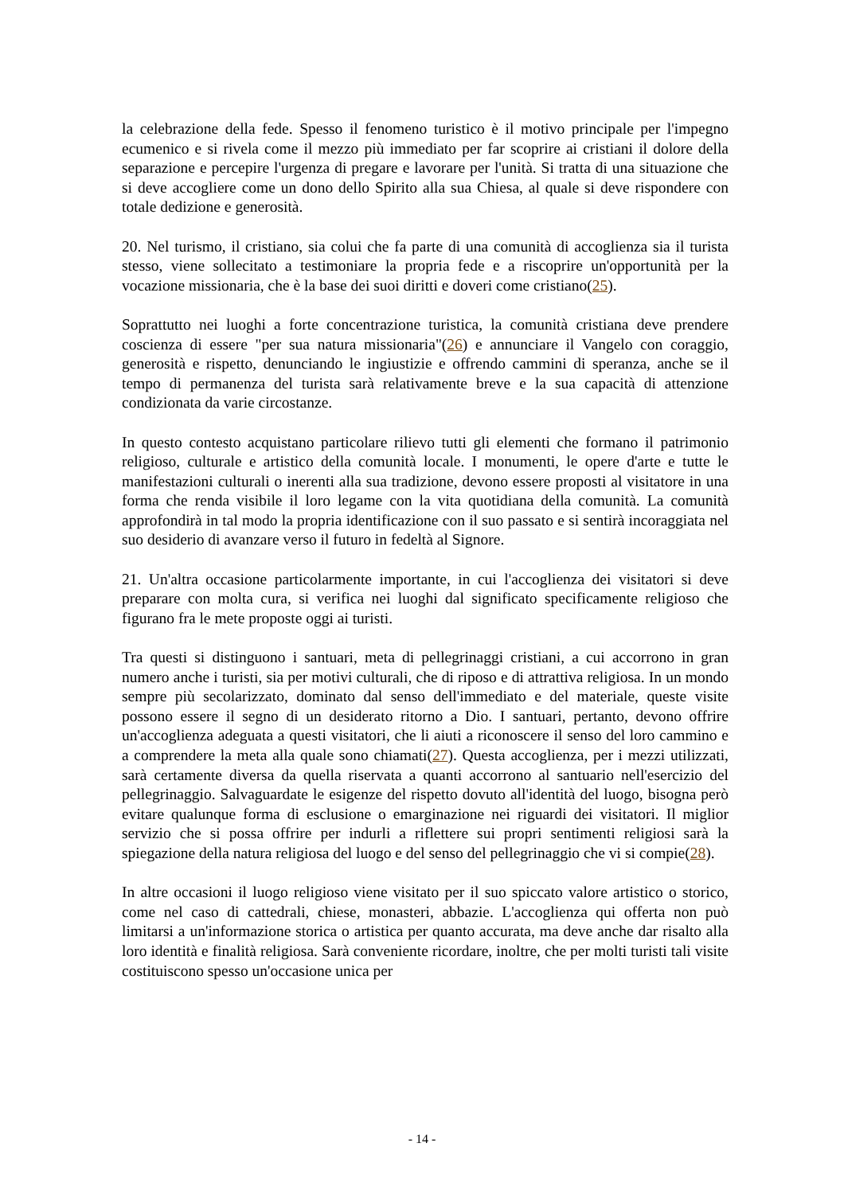la celebrazione della fede. Spesso il fenomeno turistico è il motivo principale per l'impegno ecumenico e si rivela come il mezzo più immediato per far scoprire ai cristiani il dolore della separazione e percepire l'urgenza di pregare e lavorare per l'unità. Si tratta di una situazione che si deve accogliere come un dono dello Spirito alla sua Chiesa, al quale si deve rispondere con totale dedizione e generosità.
20. Nel turismo, il cristiano, sia colui che fa parte di una comunità di accoglienza sia il turista stesso, viene sollecitato a testimoniare la propria fede e a riscoprire un'opportunità per la vocazione missionaria, che è la base dei suoi diritti e doveri come cristiano(25).
Soprattutto nei luoghi a forte concentrazione turistica, la comunità cristiana deve prendere coscienza di essere "per sua natura missionaria"(26) e annunciare il Vangelo con coraggio, generosità e rispetto, denunciando le ingiustizie e offrendo cammini di speranza, anche se il tempo di permanenza del turista sarà relativamente breve e la sua capacità di attenzione condizionata da varie circostanze.
In questo contesto acquistano particolare rilievo tutti gli elementi che formano il patrimonio religioso, culturale e artistico della comunità locale. I monumenti, le opere d'arte e tutte le manifestazioni culturali o inerenti alla sua tradizione, devono essere proposti al visitatore in una forma che renda visibile il loro legame con la vita quotidiana della comunità. La comunità approfondirà in tal modo la propria identificazione con il suo passato e si sentirà incoraggiata nel suo desiderio di avanzare verso il futuro in fedeltà al Signore.
21. Un'altra occasione particolarmente importante, in cui l'accoglienza dei visitatori si deve preparare con molta cura, si verifica nei luoghi dal significato specificamente religioso che figurano fra le mete proposte oggi ai turisti.
Tra questi si distinguono i santuari, meta di pellegrinaggi cristiani, a cui accorrono in gran numero anche i turisti, sia per motivi culturali, che di riposo e di attrattiva religiosa. In un mondo sempre più secolarizzato, dominato dal senso dell'immediato e del materiale, queste visite possono essere il segno di un desiderato ritorno a Dio. I santuari, pertanto, devono offrire un'accoglienza adeguata a questi visitatori, che li aiuti a riconoscere il senso del loro cammino e a comprendere la meta alla quale sono chiamati(27). Questa accoglienza, per i mezzi utilizzati, sarà certamente diversa da quella riservata a quanti accorrono al santuario nell'esercizio del pellegrinaggio. Salvaguardate le esigenze del rispetto dovuto all'identità del luogo, bisogna però evitare qualunque forma di esclusione o emarginazione nei riguardi dei visitatori. Il miglior servizio che si possa offrire per indurli a riflettere sui propri sentimenti religiosi sarà la spiegazione della natura religiosa del luogo e del senso del pellegrinaggio che vi si compie(28).
In altre occasioni il luogo religioso viene visitato per il suo spiccato valore artistico o storico, come nel caso di cattedrali, chiese, monasteri, abbazie. L'accoglienza qui offerta non può limitarsi a un'informazione storica o artistica per quanto accurata, ma deve anche dar risalto alla loro identità e finalità religiosa. Sarà conveniente ricordare, inoltre, che per molti turisti tali visite costituiscono spesso un'occasione unica per
- 14 -